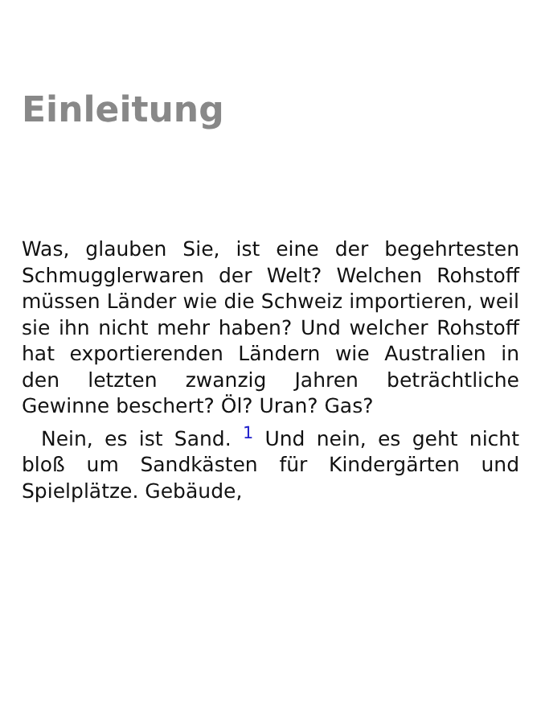Einleitung
Was, glauben Sie, ist eine der begehrtesten Schmugglerwaren der Welt? Welchen Rohstoff müssen Länder wie die Schweiz importieren, weil sie ihn nicht mehr haben? Und welcher Rohstoff hat exportierenden Ländern wie Australien in den letzten zwanzig Jahren beträchtliche Gewinne beschert? Öl? Uran? Gas?
Nein, es ist Sand. <sup>1</sup> Und nein, es geht nicht bloß um Sandkästen für Kindergärten und Spielplätze. Gebäude,